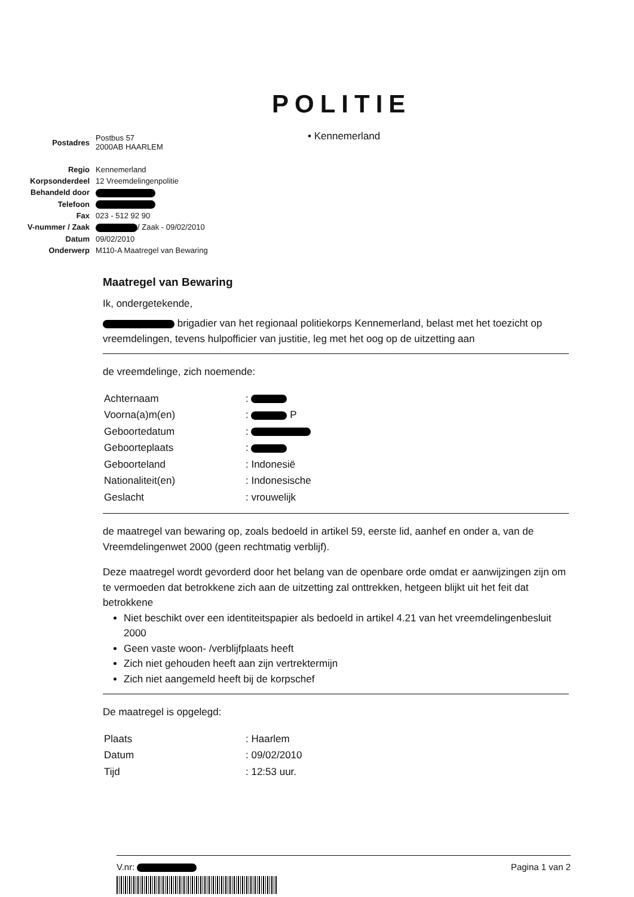POLITIE
• Kennemerland
| Postadres | Postbus 57 2000AB HAARLEM |
| Regio | Kennemerland |
| Korpsonderdeel | 12 Vreemdelingenpolitie |
| Behandeld door | |
| Telefoon | |
| Fax | 023 - 512 92 90 |
| V-nummer / Zaak | / Zaak - 09/02/2010 |
| Datum | 09/02/2010 |
| Onderwerp | M110-A Maatregel van Bewaring |
Maatregel van Bewaring
Ik, ondergetekende,
brigadier van het regionaal politiekorps Kennemerland, belast met het toezicht op vreemdelingen, tevens hulpofficier van justitie, leg met het oog op de uitzetting aan
de vreemdelinge, zich noemende:
| Achternaam | : |
| Voorna(a)m(en) | : P |
| Geboortedatum | : |
| Geboorteplaats | : |
| Geboorteland | : Indonesië |
| Nationaliteit(en) | : Indonesische |
| Geslacht | : vrouwelijk |
de maatregel van bewaring op, zoals bedoeld in artikel 59, eerste lid, aanhef en onder a, van de Vreemdelingenwet 2000 (geen rechtmatig verblijf).
Deze maatregel wordt gevorderd door het belang van de openbare orde omdat er aanwijzingen zijn om te vermoeden dat betrokkene zich aan de uitzetting zal onttrekken, hetgeen blijkt uit het feit dat betrokkene
Niet beschikt over een identiteitspapier als bedoeld in artikel 4.21 van het vreemdelingenbesluit 2000
Geen vaste woon- /verblijfplaats heeft
Zich niet gehouden heeft aan zijn vertrektermijn
Zich niet aangemeld heeft bij de korpschef
De maatregel is opgelegd:
| Plaats | : Haarlem |
| Datum | : 09/02/2010 |
| Tijd | : 12:53 uur. |
V.nr: Pagina 1 van 2